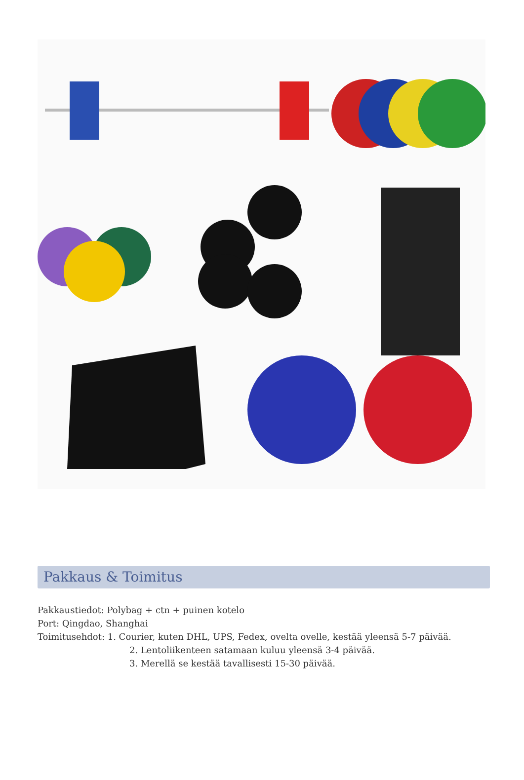Pakkaus & Toimitus
Pakkaustiedot: Polybag + ctn + puinen kotelo
Port: Qingdao, Shanghai
Toimitusehdot: 1. Courier, kuten DHL, UPS, Fedex, ovelta ovelle, kestää yleensä 5-7 päivää.
2. Lentoliikenteen satamaan kuluu yleensä 3-4 päivää.
3. Merellä se kestää tavallisesti 15-30 päivää.